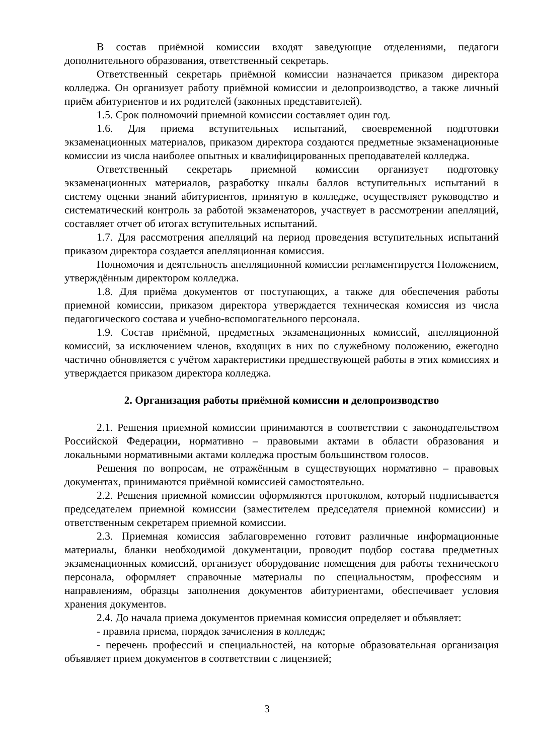В состав приёмной комиссии входят заведующие отделениями, педагоги дополнительного образования, ответственный секретарь.
Ответственный секретарь приёмной комиссии назначается приказом директора колледжа. Он организует работу приёмной комиссии и делопроизводство, а также личный приём абитуриентов и их родителей (законных представителей).
1.5. Срок полномочий приемной комиссии составляет один год.
1.6. Для приема вступительных испытаний, своевременной подготовки экзаменационных материалов, приказом директора создаются предметные экзаменационные комиссии из числа наиболее опытных и квалифицированных преподавателей колледжа.
Ответственный секретарь приемной комиссии организует подготовку экзаменационных материалов, разработку шкалы баллов вступительных испытаний в систему оценки знаний абитуриентов, принятую в колледже, осуществляет руководство и систематический контроль за работой экзаменаторов, участвует в рассмотрении апелляций, составляет отчет об итогах вступительных испытаний.
1.7. Для рассмотрения апелляций на период проведения вступительных испытаний приказом директора создается апелляционная комиссия.
Полномочия и деятельность апелляционной комиссии регламентируется Положением, утверждённым директором колледжа.
1.8. Для приёма документов от поступающих, а также для обеспечения работы приемной комиссии, приказом директора утверждается техническая комиссия из числа педагогического состава и учебно-вспомогательного персонала.
1.9. Состав приёмной, предметных экзаменационных комиссий, апелляционной комиссий, за исключением членов, входящих в них по служебному положению, ежегодно частично обновляется с учётом характеристики предшествующей работы в этих комиссиях и утверждается приказом директора колледжа.
2. Организация работы приёмной комиссии и делопроизводство
2.1. Решения приемной комиссии принимаются в соответствии с законодательством Российской Федерации, нормативно – правовыми актами в области образования и локальными нормативными актами колледжа простым большинством голосов.
Решения по вопросам, не отражённым в существующих нормативно – правовых документах, принимаются приёмной комиссией самостоятельно.
2.2. Решения приемной комиссии оформляются протоколом, который подписывается председателем приемной комиссии (заместителем председателя приемной комиссии) и ответственным секретарем приемной комиссии.
2.3. Приемная комиссия заблаговременно готовит различные информационные материалы, бланки необходимой документации, проводит подбор состава предметных экзаменационных комиссий, организует оборудование помещения для работы технического персонала, оформляет справочные материалы по специальностям, профессиям и направлениям, образцы заполнения документов абитуриентами, обеспечивает условия хранения документов.
2.4. До начала приема документов приемная комиссия определяет и объявляет:
- правила приема, порядок зачисления в колледж;
- перечень профессий и специальностей, на которые образовательная организация объявляет прием документов в соответствии с лицензией;
3